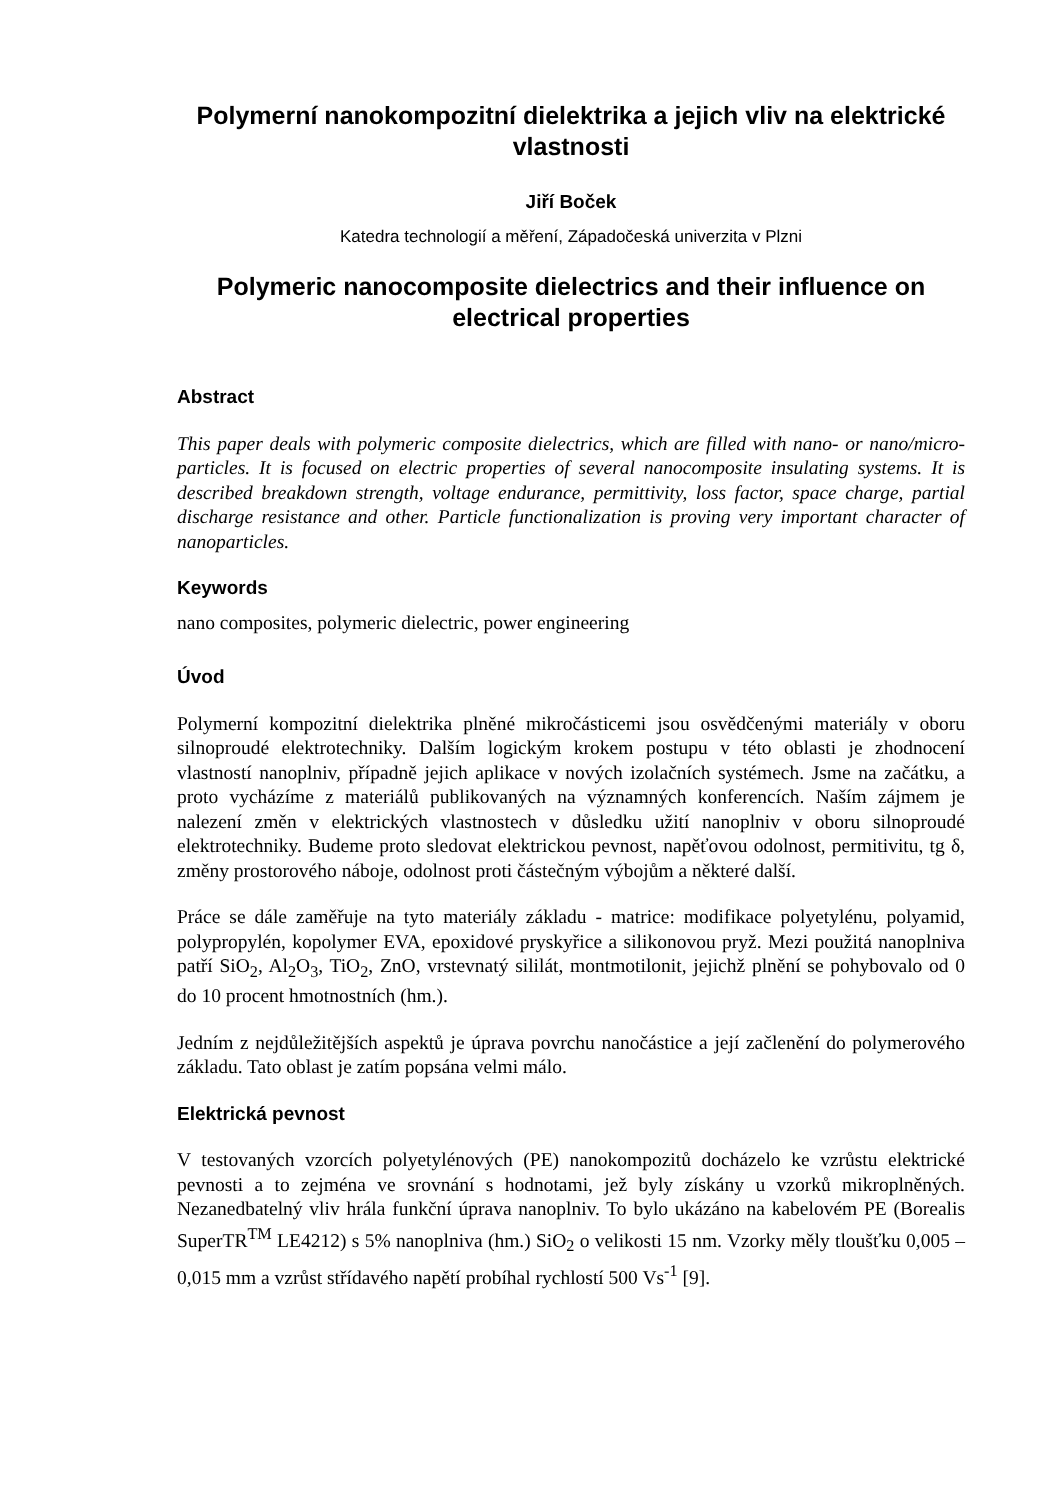Polymerní nanokompozitní dielektrika a jejich vliv na elektrické vlastnosti
Jiří Boček
Katedra technologií a měření, Západočeská univerzita v Plzni
Polymeric nanocomposite dielectrics and their influence on electrical properties
Abstract
This paper deals with polymeric composite dielectrics, which are filled with nano- or nano/micro- particles. It is focused on electric properties of several nanocomposite insulating systems. It is described breakdown strength, voltage endurance, permittivity, loss factor, space charge, partial discharge resistance and other. Particle functionalization is proving very important character of nanoparticles.
Keywords
nano composites, polymeric dielectric, power engineering
Úvod
Polymerní kompozitní dielektrika plněné mikročásticemi jsou osvědčenými materiály v oboru silnoproudé elektrotechniky. Dalším logickým krokem postupu v této oblasti je zhodnocení vlastností nanoplniv, případně jejich aplikace v nových izolačních systémech. Jsme na začátku, a proto vycházíme z materiálů publikovaných na významných konferencích. Naším zájmem je nalezení změn v elektrických vlastnostech v důsledku užití nanoplniv v oboru silnoproudé elektrotechniky. Budeme proto sledovat elektrickou pevnost, napěťovou odolnost, permitivitu, tg δ, změny prostorového náboje, odolnost proti částečným výbojům a některé další.
Práce se dále zaměřuje na tyto materiály základu - matrice: modifikace polyetylénu, polyamid, polypropylén, kopolymer EVA, epoxidové pryskyřice a silikonovou pryž. Mezi použitá nanoplniva patří SiO<sub>2</sub>, Al<sub>2</sub>O<sub>3</sub>, TiO<sub>2</sub>, ZnO, vrstevnatý sililát, montmotilonit, jejichž plnění se pohybovalo od 0 do 10 procent hmotnostních (hm.).
Jedním z nejdůležitějších aspektů je úprava povrchu nanočástice a její začlenění do polymerového základu. Tato oblast je zatím popsána velmi málo.
Elektrická pevnost
V testovaných vzorcích polyetylénových (PE) nanokompozitů docházelo ke vzrůstu elektrické pevnosti a to zejména ve srovnání s hodnotami, jež byly získány u vzorků mikroplněných. Nezanedbatelný vliv hrála funkční úprava nanoplniv. To bylo ukázáno na kabelovém PE (Borealis SuperTR<sup>TM</sup> LE4212) s 5% nanoplniva (hm.) SiO<sub>2</sub> o velikosti 15 nm. Vzorky měly tloušťku 0,005 – 0,015 mm a vzrůst střídavého napětí probíhal rychlostí 500 Vs<sup>-1</sup> [9].